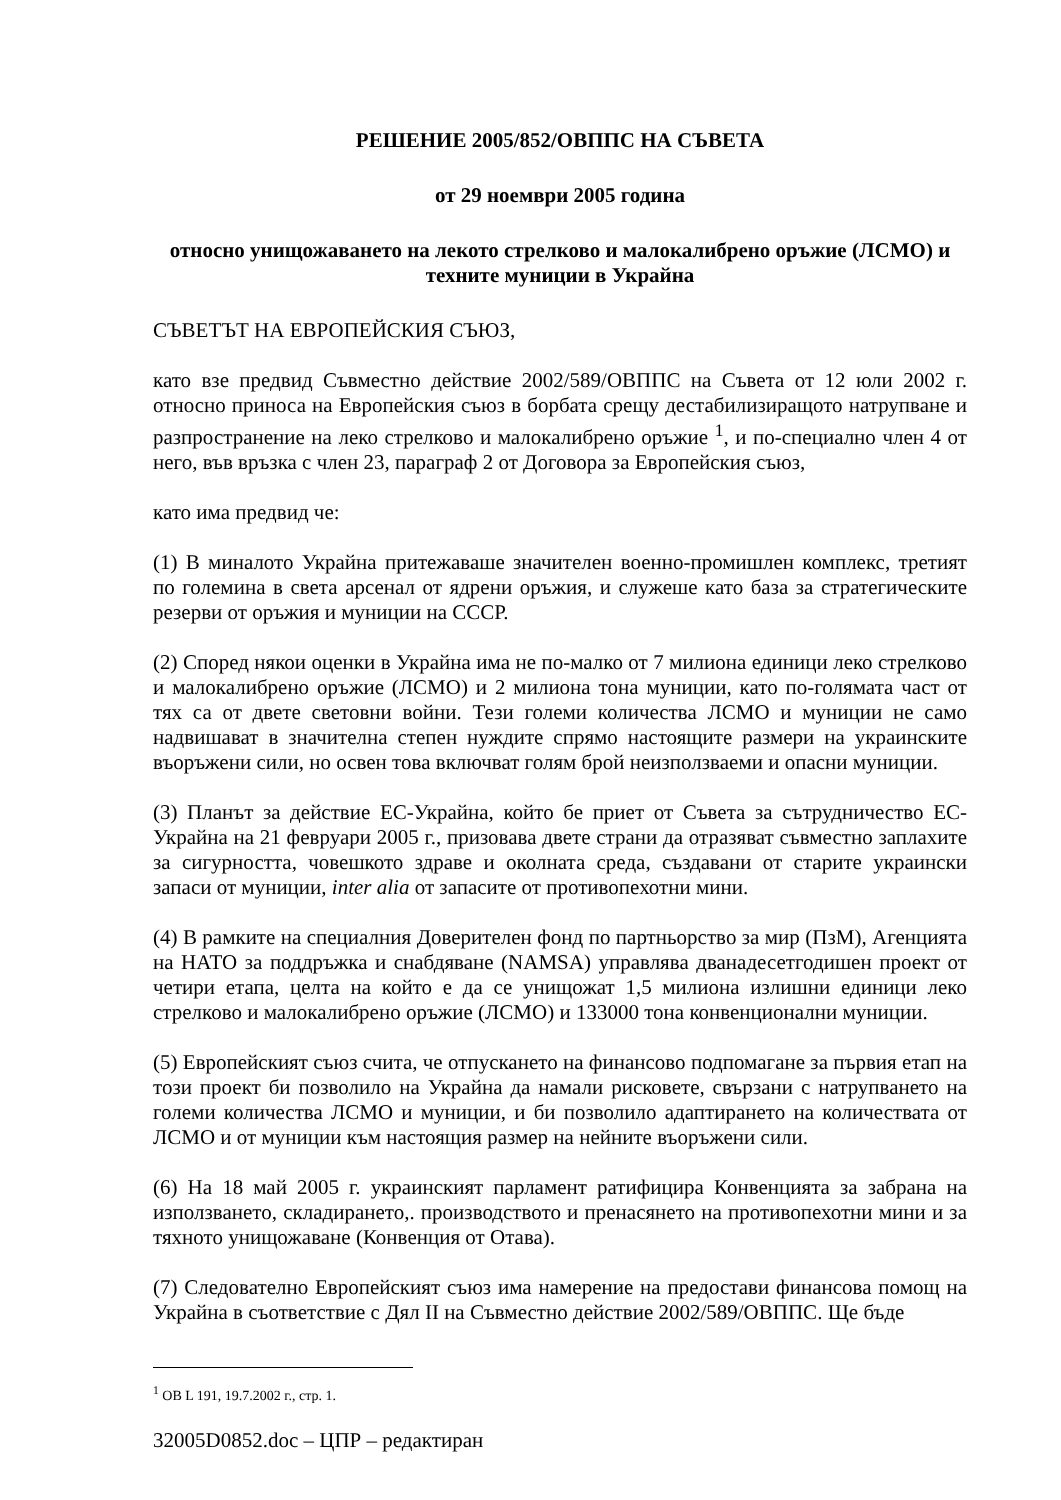РЕШЕНИЕ 2005/852/ОВППС НА СЪВЕТА
от 29 ноември 2005 година
относно унищожаването на лекото стрелково и малокалибрено оръжие (ЛСМО) и техните муниции в Украйна
СЪВЕТЪТ НА ЕВРОПЕЙСКИЯ СЪЮЗ,
като взе предвид Съвместно действие 2002/589/ОВППС на Съвета от 12 юли 2002 г. относно приноса на Европейския съюз в борбата срещу дестабилизиращото натрупване и разпространение на леко стрелково и малокалибрено оръжие <sup>1</sup>, и по-специално член 4 от него, във връзка с член 23, параграф 2 от Договора за Европейския съюз,
като има предвид че:
(1) В миналото Украйна притежаваше значителен военно-промишлен комплекс, третият по големина в света арсенал от ядрени оръжия, и служеше като база за стратегическите резерви от оръжия и муниции на СССР.
(2) Според някои оценки в Украйна има не по-малко от 7 милиона единици леко стрелково и малокалибрено оръжие (ЛСМО) и 2 милиона тона муниции, като по-голямата част от тях са от двете световни войни. Тези големи количества ЛСМО и муниции не само надвишават в значителна степен нуждите спрямо настоящите размери на украинските въоръжени сили, но освен това включват голям брой неизползваеми и опасни муниции.
(3) Планът за действие ЕС-Украйна, който бе приет от Съвета за сътрудничество ЕС-Украйна на 21 февруари 2005 г., призовава двете страни да отразяват съвместно заплахите за сигурността, човешкото здраве и околната среда, създавани от старите украински запаси от муниции, inter alia от запасите от противопехотни мини.
(4) В рамките на специалния Доверителен фонд по партньорство за мир (ПзМ), Агенцията на НАТО за поддръжка и снабдяване (NAMSA) управлява дванадесетгодишен проект от четири етапа, целта на който е да се унищожат 1,5 милиона излишни единици леко стрелково и малокалибрено оръжие (ЛСМО) и 133000 тона конвенционални муниции.
(5) Европейският съюз счита, че отпускането на финансово подпомагане за първия етап на този проект би позволило на Украйна да намали рисковете, свързани с натрупването на големи количества ЛСМО и муниции, и би позволило адаптирането на количествата от ЛСМО и от муниции към настоящия размер на нейните въоръжени сили.
(6) На 18 май 2005 г. украинският парламент ратифицира Конвенцията за забрана на използването, складирането,. производството и пренасянето на противопехотни мини и за тяхното унищожаване (Конвенция от Отава).
(7) Следователно Европейският съюз има намерение на предостави финансова помощ на Украйна в съответствие с Дял II на Съвместно действие 2002/589/ОВППС. Ще бъде
<sup>1</sup> ОВ L 191, 19.7.2002 г., стр. 1.
32005D0852.doc – ЦПР – редактиран